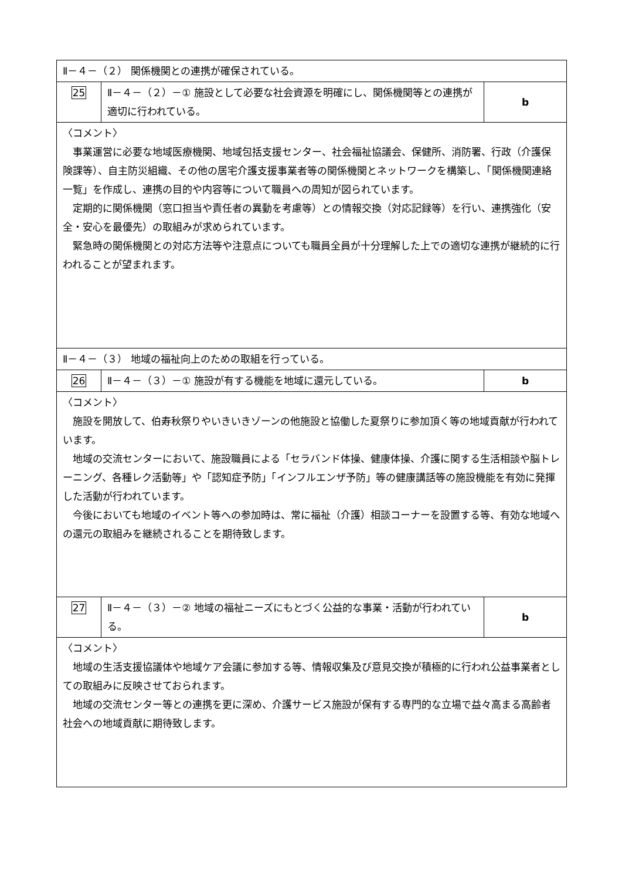| Ⅱ－４－（２） 関係機関との連携が確保されている。 | | |
| 25 | Ⅱ－４－（２）－① 施設として必要な社会資源を明確にし、関係機関等との連携が適切に行われている。 | b |
| 〈コメント〉 事業運営に必要な地域医療機関、地域包括支援センター、社会福祉協議会、保健所、消防署、行政（介護保険課等）、自主防災組織、その他の居宅介護支援事業者等の関係機関とネットワークを構築し、「関係機関連絡一覧」を作成し、連携の目的や内容等について職員への周知が図られています。 定期的に関係機関（窓口担当や責任者の異動を考慮等）との情報交換（対応記録等）を行い、連携強化（安全・安心を最優先）の取組みが求められています。 緊急時の関係機関との対応方法等や注意点についても職員全員が十分理解した上での適切な連携が継続的に行われることが望まれます。 | | |
| Ⅱ－４－（３） 地域の福祉向上のための取組を行っている。 | | |
| 26 | Ⅱ－４－（３）－① 施設が有する機能を地域に還元している。 | b |
| 〈コメント〉 施設を開放して、伯寿秋祭りやいきいきゾーンの他施設と協働した夏祭りに参加頂く等の地域貢献が行われています。 地域の交流センターにおいて、施設職員による「セラバンド体操、健康体操、介護に関する生活相談や脳トレーニング、各種レク活動等」や「認知症予防」「インフルエンザ予防」等の健康講話等の施設機能を有効に発揮した活動が行われています。 今後においても地域のイベント等への参加時は、常に福祉（介護）相談コーナーを設置する等、有効な地域への還元の取組みを継続されることを期待致します。 | | |
| 27 | Ⅱ－４－（３）－② 地域の福祉ニーズにもとづく公益的な事業・活動が行われている。 | b |
| 〈コメント〉 地域の生活支援協議体や地域ケア会議に参加する等、情報収集及び意見交換が積極的に行われ公益事業者としての取組みに反映させておられます。 地域の交流センター等との連携を更に深め、介護サービス施設が保有する専門的な立場で益々高まる高齢者社会への地域貢献に期待致します。 | | |